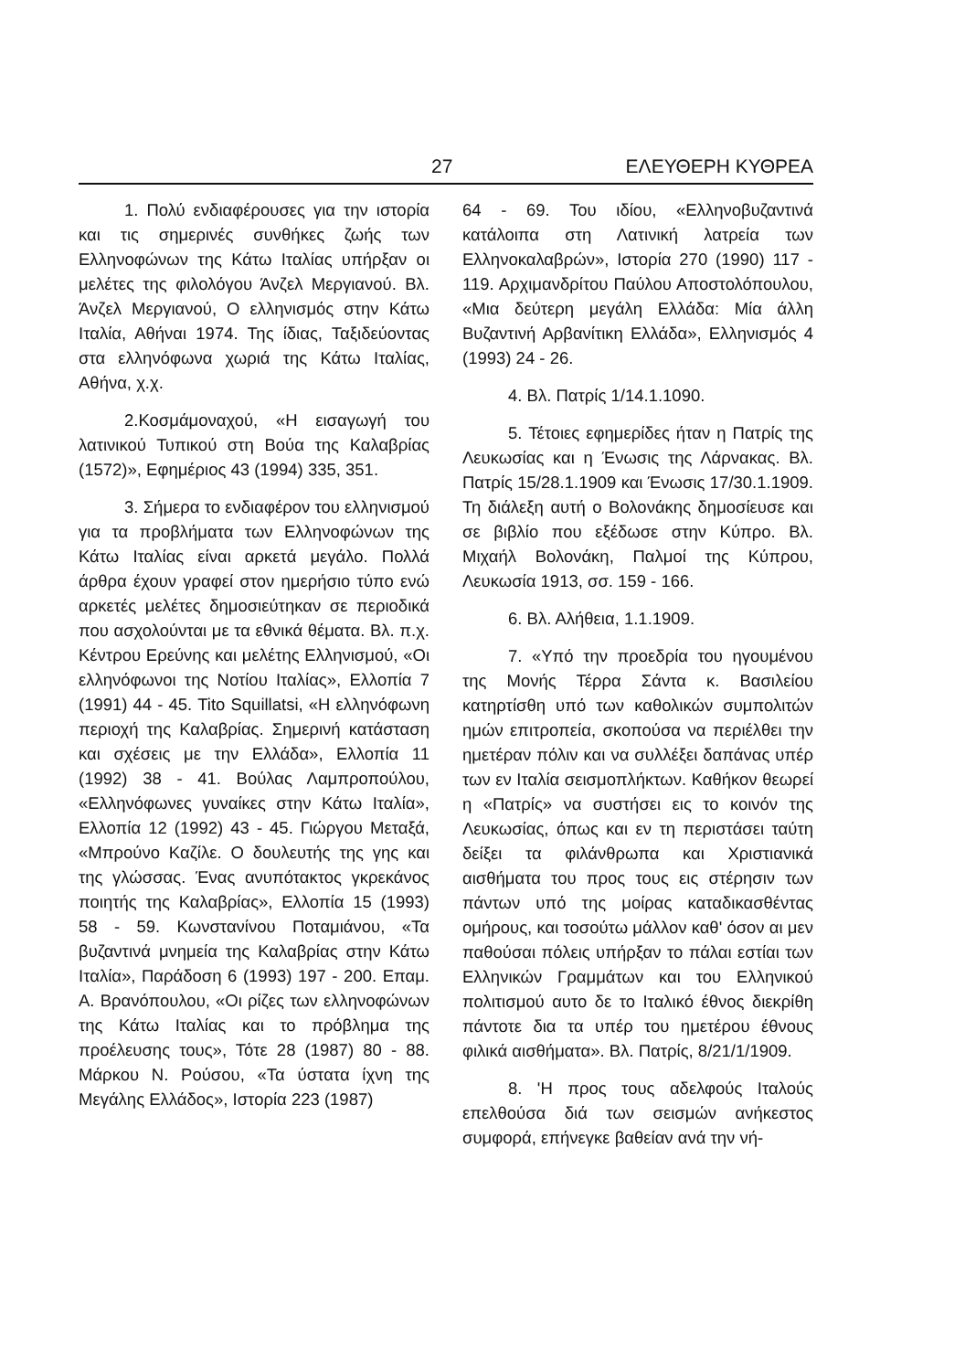27 ΕΛΕΥΘΕΡΗ ΚΥΘΡΕΑ
1. Πολύ ενδιαφέρουσες για την ιστορία και τις σημερινές συνθήκες ζωής των Ελληνοφώνων της Κάτω Ιταλίας υπήρξαν οι μελέτες της φιλολόγου Άνζελ Μεργιανού. Βλ. Άνζελ Μεργιανού, Ο ελληνισμός στην Κάτω Ιταλία, Αθήναι 1974. Της ίδιας, Ταξιδεύοντας στα ελληνόφωνα χωριά της Κάτω Ιταλίας, Αθήνα, χ.χ.
2.Κοσμάμοναχού, «Η εισαγωγή του λατινικού Τυπικού στη Βούα της Καλαβρίας (1572)», Εφημέριος 43 (1994) 335, 351.
3. Σήμερα το ενδιαφέρον του ελληνισμού για τα προβλήματα των Ελληνοφώνων της Κάτω Ιταλίας είναι αρκετά μεγάλο. Πολλά άρθρα έχουν γραφεί στον ημερήσιο τύπο ενώ αρκετές μελέτες δημοσιεύτηκαν σε περιοδικά που ασχολούνται με τα εθνικά θέματα. Βλ. π.χ. Κέντρου Ερεύνης και μελέτης Ελληνισμού, «Οι ελληνόφωνοι της Νοτίου Ιταλίας», Ελλοπία 7 (1991) 44 - 45. Tito Squillatsi, «Η ελληνόφωνη περιοχή της Καλαβρίας. Σημερινή κατάσταση και σχέσεις με την Ελλάδα», Ελλοπία 11 (1992) 38 - 41. Βούλας Λαμπροπούλου, «Ελληνόφωνες γυναίκες στην Κάτω Ιταλία», Ελλοπία 12 (1992) 43 - 45. Γιώργου Μεταξά, «Μπρούνο Καζίλε. Ο δουλευτής της γης και της γλώσσας. Ένας ανυπότακτος γκρεκάνος ποιητής της Καλαβρίας», Ελλοπία 15 (1993) 58 - 59. Κωνστανίνου Ποταμιάνου, «Τα βυζαντινά μνημεία της Καλαβρίας στην Κάτω Ιταλία», Παράδοση 6 (1993) 197 - 200. Επαμ. Α. Βρανόπουλου, «Οι ρίζες των ελληνοφώνων της Κάτω Ιταλίας και το πρόβλημα της προέλευσης τους», Τότε 28 (1987) 80 - 88. Μάρκου Ν. Ρούσου, «Τα ύστατα ίχνη της Μεγάλης Ελλάδος», Ιστορία 223 (1987)
64 - 69. Του ιδίου, «Ελληνοβυζαντινά κατάλοιπα στη Λατινική λατρεία των Ελληνοκαλαβρών», Ιστορία 270 (1990) 117 - 119. Αρχιμανδρίτου Παύλου Αποστολόπουλου, «Μια δεύτερη μεγάλη Ελλάδα: Μία άλλη Βυζαντινή Αρβανίτικη Ελλάδα», Ελληνισμός 4 (1993) 24 - 26.
4. Βλ. Πατρίς 1/14.1.1090.
5. Τέτοιες εφημερίδες ήταν η Πατρίς της Λευκωσίας και η Ένωσις της Λάρνακας. Βλ. Πατρίς 15/28.1.1909 και Ένωσις 17/30.1.1909. Τη διάλεξη αυτή ο Βολονάκης δημοσίευσε και σε βιβλίο που εξέδωσε στην Κύπρο. Βλ. Μιχαήλ Βολονάκη, Παλμοί της Κύπρου, Λευκωσία 1913, σσ. 159 - 166.
6. Βλ. Αλήθεια, 1.1.1909.
7. «Υπό την προεδρία του ηγουμένου της Μονής Τέρρα Σάντα κ. Βασιλείου κατηρτίσθη υπό των καθολικών συμπολιτών ημών επιτροπεία, σκοπούσα να περιέλθει την ημετέραν πόλιν και να συλλέξει δαπάνας υπέρ των εν Ιταλία σεισμοπλήκτων. Καθήκον θεωρεί η «Πατρίς» να συστήσει εις το κοινόν της Λευκωσίας, όπως και εν τη περιστάσει ταύτη δείξει τα φιλάνθρωπα και Χριστιανικά αισθήματα του προς τους εις στέρησιν των πάντων υπό της μοίρας καταδικασθέντας ομήρους, και τοσούτω μάλλον καθ' όσον αι μεν παθούσαι πόλεις υπήρξαν το πάλαι εστίαι των Ελληνικών Γραμμάτων και του Ελληνικού πολιτισμού αυτο δε το Ιταλικό έθνος διεκρίθη πάντοτε δια τα υπέρ του ημετέρου έθνους φιλικά αισθήματα». Βλ. Πατρίς, 8/21/1/1909.
8. 'Η προς τους αδελφούς Ιταλούς επελθούσα διά των σεισμών ανήκεστος συμφορά, επήνεγκε βαθείαν ανά την νή-